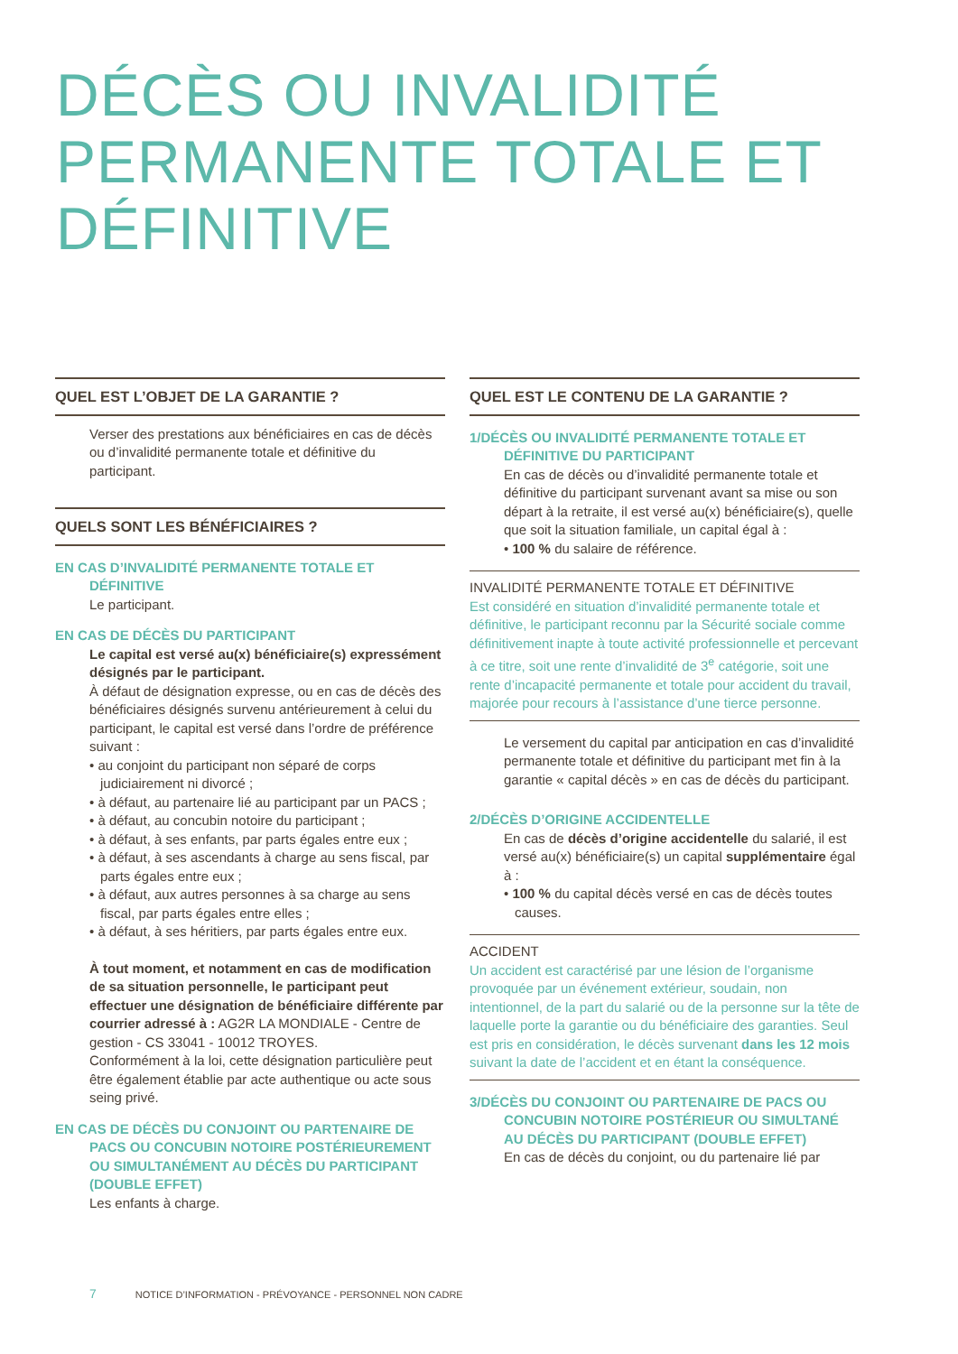DÉCÈS OU INVALIDITÉ
PERMANENTE TOTALE ET
DÉFINITIVE
QUEL EST L’OBJET DE LA GARANTIE ?
Verser des prestations aux bénéficiaires en cas de décès ou d’invalidité permanente totale et définitive du participant.
QUELS SONT LES BÉNÉFICIAIRES ?
EN CAS D’INVALIDITÉ PERMANENTE TOTALE ET DÉFINITIVE
Le participant.
EN CAS DE DÉCÈS DU PARTICIPANT
Le capital est versé au(x) bénéficiaire(s) expressément désignés par le participant.
À défaut de désignation expresse, ou en cas de décès des bénéficiaires désignés survenu antérieurement à celui du participant, le capital est versé dans l’ordre de préférence suivant :
• au conjoint du participant non séparé de corps judiciairement ni divorcé ;
• à défaut, au partenaire lié au participant par un PACS ;
• à défaut, au concubin notoire du participant ;
• à défaut, à ses enfants, par parts égales entre eux ;
• à défaut, à ses ascendants à charge au sens fiscal, par parts égales entre eux ;
• à défaut, aux autres personnes à sa charge au sens fiscal, par parts égales entre elles ;
• à défaut, à ses héritiers, par parts égales entre eux.
À tout moment, et notamment en cas de modification de sa situation personnelle, le participant peut effectuer une désignation de bénéficiaire différente par courrier adressé à : AG2R LA MONDIALE - Centre de gestion - CS 33041 - 10012 TROYES.
Conformément à la loi, cette désignation particulière peut être également établie par acte authentique ou acte sous seing privé.
EN CAS DE DÉCÈS DU CONJOINT OU PARTENAIRE DE PACS OU CONCUBIN NOTOIRE POSTÉRIEUREMENT OU SIMULTANÉMENT AU DÉCÈS DU PARTICIPANT (DOUBLE EFFET)
Les enfants à charge.
QUEL EST LE CONTENU DE LA GARANTIE ?
1/DÉCÈS OU INVALIDITÉ PERMANENTE TOTALE ET DÉFINITIVE DU PARTICIPANT
En cas de décès ou d’invalidité permanente totale et définitive du participant survenant avant sa mise ou son départ à la retraite, il est versé au(x) bénéficiaire(s), quelle que soit la situation familiale, un capital égal à :
• 100 % du salaire de référence.
INVALIDITÉ PERMANENTE TOTALE ET DÉFINITIVE
Est considéré en situation d’invalidité permanente totale et définitive, le participant reconnu par la Sécurité sociale comme définitivement inapte à toute activité professionnelle et percevant à ce titre, soit une rente d’invalidité de 3<sup>e</sup> catégorie, soit une rente d’incapacité permanente et totale pour accident du travail, majorée pour recours à l’assistance d’une tierce personne.
Le versement du capital par anticipation en cas d’invalidité permanente totale et définitive du participant met fin à la garantie « capital décès » en cas de décès du participant.
2/DÉCÈS D’ORIGINE ACCIDENTELLE
En cas de décès d’origine accidentelle du salarié, il est versé au(x) bénéficiaire(s) un capital supplémentaire égal à :
• 100 % du capital décès versé en cas de décès toutes causes.
ACCIDENT
Un accident est caractérisé par une lésion de l’organisme provoquée par un événement extérieur, soudain, non intentionnel, de la part du salarié ou de la personne sur la tête de laquelle porte la garantie ou du bénéficiaire des garanties. Seul est pris en considération, le décès survenant dans les 12 mois suivant la date de l’accident et en étant la conséquence.
3/DÉCÈS DU CONJOINT OU PARTENAIRE DE PACS OU CONCUBIN NOTOIRE POSTÉRIEUR OU SIMULTANÉ AU DÉCÈS DU PARTICIPANT (DOUBLE EFFET)
En cas de décès du conjoint, ou du partenaire lié par
7 NOTICE D’INFORMATION - PRÉVOYANCE - PERSONNEL NON CADRE